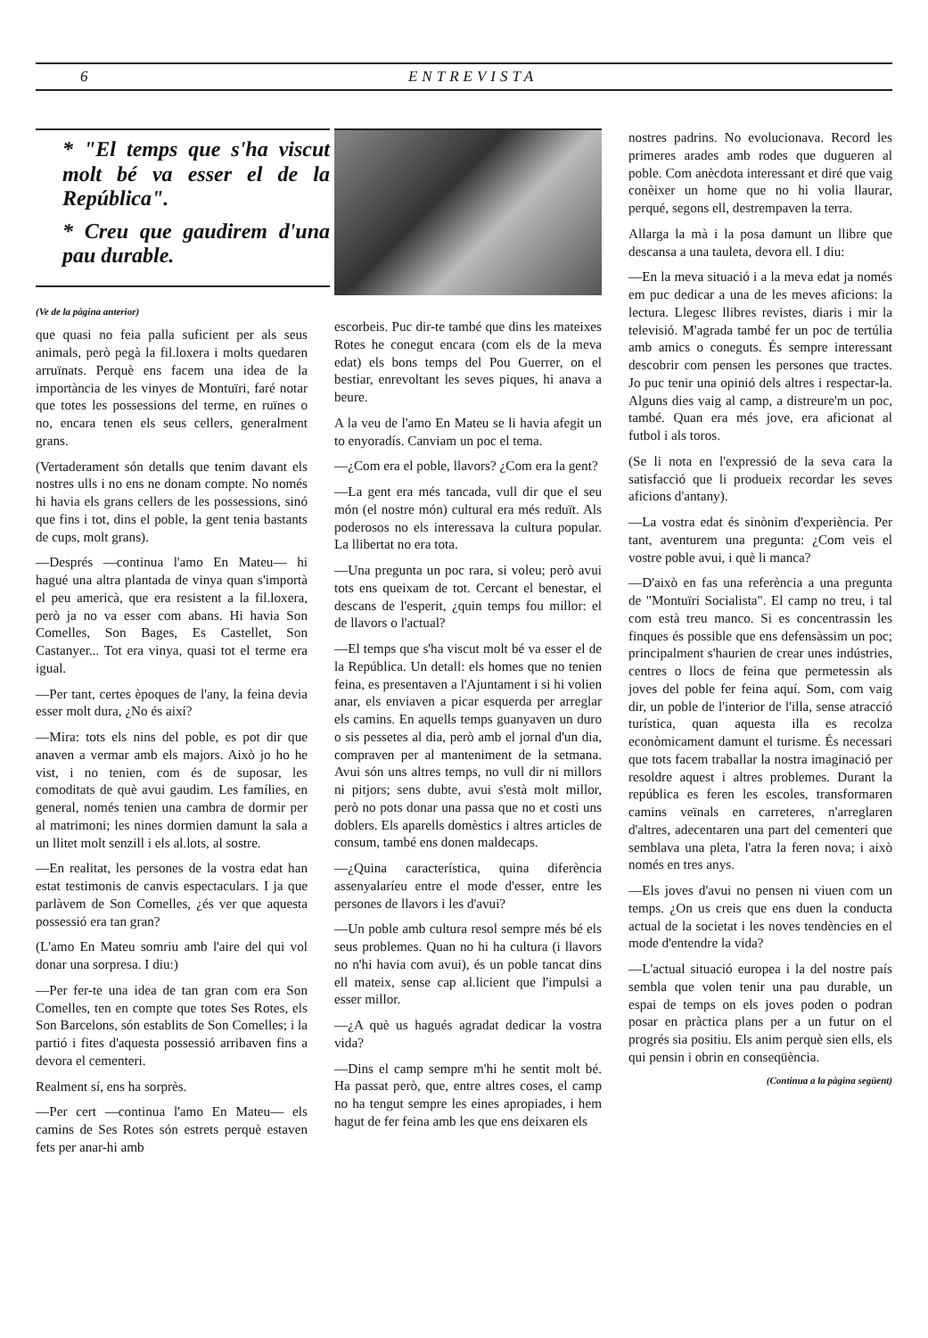6 ENTREVISTA
* "El temps que s'ha viscut molt bé va esser el de la República".
* Creu que gaudirem d'una pau durable.
(Ve de la pàgina anterior)
que quasi no feia palla suficient per als seus animals, però pegà la fil.loxera i molts quedaren arruïnats. Perquè ens facem una idea de la importància de les vinyes de Montuïri, faré notar que totes les possessions del terme, en ruïnes o no, encara tenen els seus cellers, generalment grans.
(Vertaderament són detalls que tenim davant els nostres ulls i no ens ne donam compte. No només hi havia els grans cellers de les possessions, sinó que fins i tot, dins el poble, la gent tenia bastants de cups, molt grans).
—Després —continua l'amo En Mateu— hi hagué una altra plantada de vinya quan s'importà el peu americà, que era resistent a la fil.loxera, però ja no va esser com abans. Hi havia Son Comelles, Son Bages, Es Castellet, Son Castanyer... Tot era vinya, quasi tot el terme era igual.
—Per tant, certes èpoques de l'any, la feina devia esser molt dura, ¿No és així?
—Mira: tots els nins del poble, es pot dir que anaven a vermar amb els majors. Això jo ho he vist, i no tenien, com és de suposar, les comoditats de què avui gaudim. Les famílies, en general, només tenien una cambra de dormir per al matrimoni; les nines dormien damunt la sala a un llitet molt senzill i els al.lots, al sostre.
—En realitat, les persones de la vostra edat han estat testimonis de canvis espectaculars. I ja que parlàvem de Son Comelles, ¿és ver que aquesta possessió era tan gran?
(L'amo En Mateu somriu amb l'aire del qui vol donar una sorpresa. I diu:)
—Per fer-te una idea de tan gran com era Son Comelles, ten en compte que totes Ses Rotes, els Son Barcelons, són establits de Son Comelles; i la partió i fites d'aquesta possessió arribaven fins a devora el cementeri.
Realment sí, ens ha sorprès.
—Per cert —continua l'amo En Mateu— els camins de Ses Rotes són estrets perquè estaven fets per anar-hi amb
escorbeis. Puc dir-te també que dins les mateixes Rotes he conegut encara (com els de la meva edat) els bons temps del Pou Guerrer, on el bestiar, enrevoltant les seves piques, hi anava a beure.
A la veu de l'amo En Mateu se li havia afegit un to enyoradís. Canviam un poc el tema.
—¿Com era el poble, llavors? ¿Com era la gent?
—La gent era més tancada, vull dir que el seu món (el nostre món) cultural era més reduït. Als poderosos no els interessava la cultura popular. La llibertat no era tota.
—Una pregunta un poc rara, si voleu; però avui tots ens queixam de tot. Cercant el benestar, el descans de l'esperit, ¿quin temps fou millor: el de llavors o l'actual?
—El temps que s'ha viscut molt bé va esser el de la República. Un detall: els homes que no tenien feina, es presentaven a l'Ajuntament i si hi volien anar, els enviaven a picar esquerda per arreglar els camins. En aquells temps guanyaven un duro o sis pessetes al dia, però amb el jornal d'un dia, compraven per al manteniment de la setmana. Avui són uns altres temps, no vull dir ni millors ni pitjors; sens dubte, avui s'està molt millor, però no pots donar una passa que no et costi uns doblers. Els aparells domèstics i altres articles de consum, també ens donen maldecaps.
—¿Quina característica, quina diferència assenyalaríeu entre el mode d'esser, entre les persones de llavors i les d'avui?
—Un poble amb cultura resol sempre més bé els seus problemes. Quan no hi ha cultura (i llavors no n'hi havia com avui), és un poble tancat dins ell mateix, sense cap al.licient que l'impulsi a esser millor.
—¿A què us hagués agradat dedicar la vostra vida?
—Dins el camp sempre m'hi he sentit molt bé. Ha passat però, que, entre altres coses, el camp no ha tengut sempre les eines apropiades, i hem hagut de fer feina amb les que ens deixaren els
nostres padrins. No evolucionava. Record les primeres arades amb rodes que dugueren al poble. Com anècdota interessant et diré que vaig conèixer un home que no hi volia llaurar, perqué, segons ell, destrempaven la terra.
Allarga la mà i la posa damunt un llibre que descansa a una tauleta, devora ell. I diu:
—En la meva situació i a la meva edat ja només em puc dedicar a una de les meves aficions: la lectura. Llegesc llibres revistes, diaris i mir la televisió. M'agrada també fer un poc de tertúlia amb amics o coneguts. És sempre interessant descobrir com pensen les persones que tractes. Jo puc tenir una opinió dels altres i respectar-la. Alguns dies vaig al camp, a distreure'm un poc, també. Quan era més jove, era aficionat al futbol i als toros.
(Se li nota en l'expressió de la seva cara la satisfacció que li produeix recordar les seves aficions d'antany).
—La vostra edat és sinònim d'experiència. Per tant, aventurem una pregunta: ¿Com veis el vostre poble avui, i què li manca?
—D'això en fas una referència a una pregunta de "Montuïri Socialista". El camp no treu, i tal com està treu manco. Si es concentrassin les finques és possible que ens defensàssim un poc; principalment s'haurien de crear unes indústries, centres o llocs de feina que permetessin als joves del poble fer feina aquí. Som, com vaig dir, un poble de l'interior de l'illa, sense atracció turística, quan aquesta illa es recolza econòmicament damunt el turisme. És necessari que tots facem traballar la nostra imaginació per resoldre aquest i altres problemes. Durant la república es feren les escoles, transformaren camins veïnals en carreteres, n'arreglaren d'altres, adecentaren una part del cementeri que semblava una pleta, l'atra la feren nova; i això només en tres anys.
—Els joves d'avui no pensen ni viuen com un temps. ¿On us creis que ens duen la conducta actual de la societat i les noves tendències en el mode d'entendre la vida?
—L'actual situació europea i la del nostre país sembla que volen tenir una pau durable, un espai de temps on els joves poden o podran posar en pràctica plans per a un futur on el progrés sia positiu. Els anim perquè sien ells, els qui pensin i obrin en conseqüència.
(Continua a la pàgina següent)